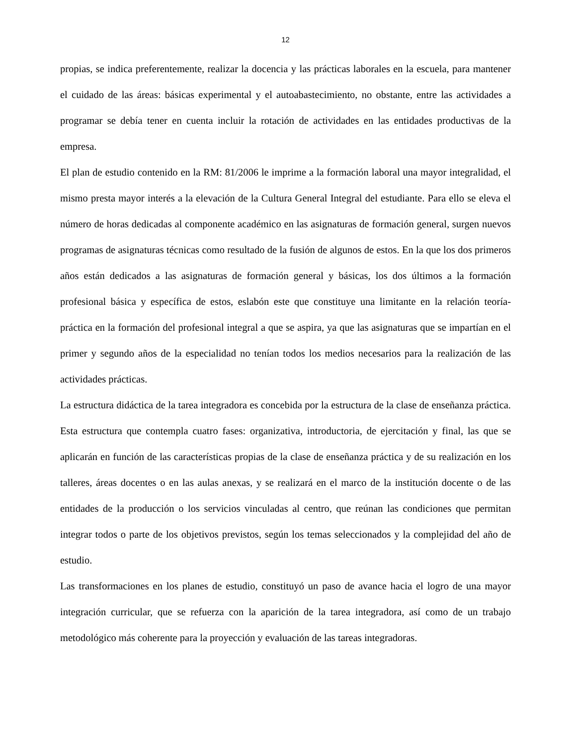12
propias, se indica preferentemente, realizar la docencia y las prácticas laborales en la escuela, para mantener el cuidado de las áreas: básicas experimental y el autoabastecimiento, no obstante, entre las actividades a programar se debía tener en cuenta incluir la rotación de actividades en las entidades productivas de la empresa.
El plan de estudio contenido en la RM: 81/2006 le imprime a la formación laboral una mayor integralidad, el mismo presta mayor interés a la elevación de la Cultura General Integral del estudiante. Para ello se eleva el número de horas dedicadas al componente académico en las asignaturas de formación general, surgen nuevos programas de asignaturas técnicas como resultado de la fusión de algunos de estos. En la que los dos primeros años están dedicados a las asignaturas de formación general y básicas, los dos últimos a la formación profesional básica y específica de estos, eslabón este que constituye una limitante en la relación teoría-práctica en la formación del profesional integral a que se aspira, ya que las asignaturas que se impartían en el primer y segundo años de la especialidad no tenían todos los medios necesarios para la realización de las actividades prácticas.
La estructura didáctica de la tarea integradora es concebida por la estructura de la clase de enseñanza práctica. Esta estructura que contempla cuatro fases: organizativa, introductoria, de ejercitación y final, las que se aplicarán en función de las características propias de la clase de enseñanza práctica y de su realización en los talleres, áreas docentes o en las aulas anexas, y se realizará en el marco de la institución docente o de las entidades de la producción o los servicios vinculadas al centro, que reúnan las condiciones que permitan integrar todos o parte de los objetivos previstos, según los temas seleccionados y la complejidad del año de estudio.
Las transformaciones en los planes de estudio, constituyó un paso de avance hacia el logro de una mayor integración curricular, que se refuerza con la aparición de la tarea integradora, así como de un trabajo metodológico más coherente para la proyección y evaluación de las tareas integradoras.